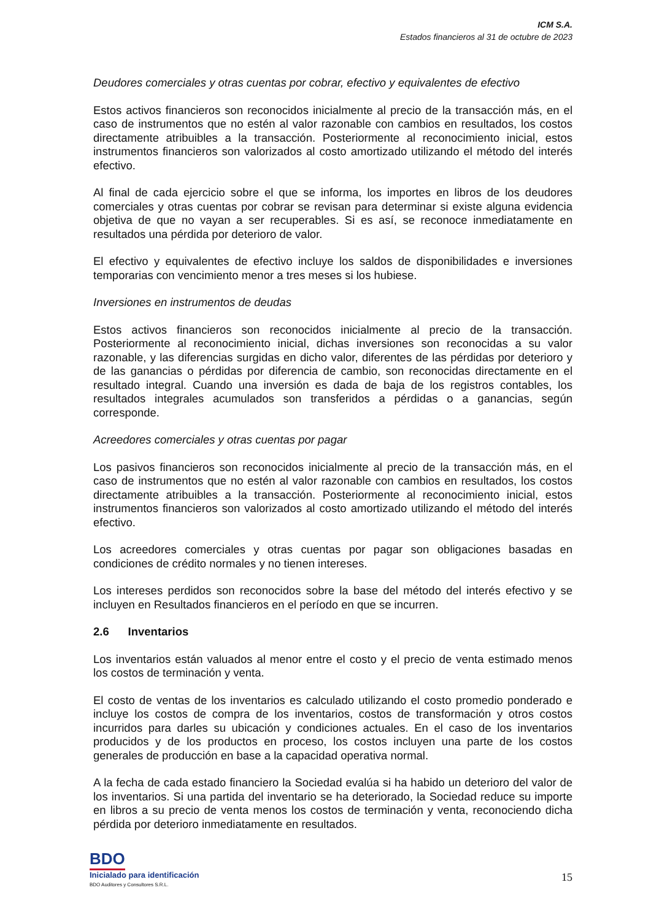ICM S.A.
Estados financieros al 31 de octubre de 2023
Deudores comerciales y otras cuentas por cobrar, efectivo y equivalentes de efectivo
Estos activos financieros son reconocidos inicialmente al precio de la transacción más, en el caso de instrumentos que no estén al valor razonable con cambios en resultados, los costos directamente atribuibles a la transacción. Posteriormente al reconocimiento inicial, estos instrumentos financieros son valorizados al costo amortizado utilizando el método del interés efectivo.
Al final de cada ejercicio sobre el que se informa, los importes en libros de los deudores comerciales y otras cuentas por cobrar se revisan para determinar si existe alguna evidencia objetiva de que no vayan a ser recuperables. Si es así, se reconoce inmediatamente en resultados una pérdida por deterioro de valor.
El efectivo y equivalentes de efectivo incluye los saldos de disponibilidades e inversiones temporarias con vencimiento menor a tres meses si los hubiese.
Inversiones en instrumentos de deudas
Estos activos financieros son reconocidos inicialmente al precio de la transacción. Posteriormente al reconocimiento inicial, dichas inversiones son reconocidas a su valor razonable, y las diferencias surgidas en dicho valor, diferentes de las pérdidas por deterioro y de las ganancias o pérdidas por diferencia de cambio, son reconocidas directamente en el resultado integral. Cuando una inversión es dada de baja de los registros contables, los resultados integrales acumulados son transferidos a pérdidas o a ganancias, según corresponde.
Acreedores comerciales y otras cuentas por pagar
Los pasivos financieros son reconocidos inicialmente al precio de la transacción más, en el caso de instrumentos que no estén al valor razonable con cambios en resultados, los costos directamente atribuibles a la transacción. Posteriormente al reconocimiento inicial, estos instrumentos financieros son valorizados al costo amortizado utilizando el método del interés efectivo.
Los acreedores comerciales y otras cuentas por pagar son obligaciones basadas en condiciones de crédito normales y no tienen intereses.
Los intereses perdidos son reconocidos sobre la base del método del interés efectivo y se incluyen en Resultados financieros en el período en que se incurren.
2.6 Inventarios
Los inventarios están valuados al menor entre el costo y el precio de venta estimado menos los costos de terminación y venta.
El costo de ventas de los inventarios es calculado utilizando el costo promedio ponderado e incluye los costos de compra de los inventarios, costos de transformación y otros costos incurridos para darles su ubicación y condiciones actuales. En el caso de los inventarios producidos y de los productos en proceso, los costos incluyen una parte de los costos generales de producción en base a la capacidad operativa normal.
A la fecha de cada estado financiero la Sociedad evalúa si ha habido un deterioro del valor de los inventarios. Si una partida del inventario se ha deteriorado, la Sociedad reduce su importe en libros a su precio de venta menos los costos de terminación y venta, reconociendo dicha pérdida por deterioro inmediatamente en resultados.
BDO
Inicialado para identificación
BDO Auditores y Consultores S.R.L.
15